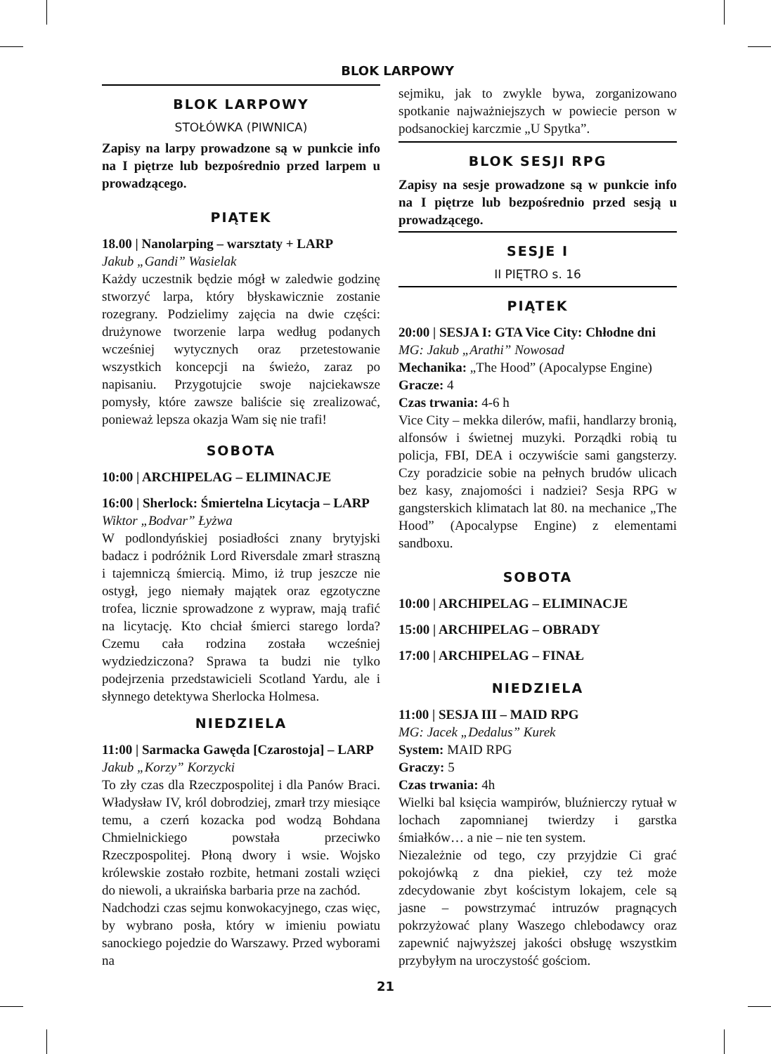BLOK LARPOWY
BLOK LARPOWY
STOŁÓWKA (PIWNICA)
Zapisy na larpy prowadzone są w punkcie info na I piętrze lub bezpośrednio przed larpem u prowadzącego.
PIĄTEK
18.00 | Nanolarping – warsztaty + LARP
Jakub „Gandi” Wasielak
Każdy uczestnik będzie mógł w zaledwie godzinę stworzyć larpa, który błyskawicznie zostanie rozegrany. Podzielimy zajęcia na dwie części: drużynowe tworzenie larpa według podanych wcześniej wytycznych oraz przetestowanie wszystkich koncepcji na świeżo, zaraz po napisaniu. Przygotujcie swoje najciekawsze pomysły, które zawsze baliście się zrealizować, ponieważ lepsza okazja Wam się nie trafi!
SOBOTA
10:00 | ARCHIPELAG – ELIMINACJE
16:00 | Sherlock: Śmiertelna Licytacja – LARP
Wiktor „Bodvar” Łyżwa
W podlondyńskiej posiadłości znany brytyjski badacz i podróżnik Lord Riversdale zmarł straszną i tajemniczą śmiercią. Mimo, iż trup jeszcze nie ostygł, jego niemały majątek oraz egzotyczne trofea, licznie sprowadzone z wypraw, mają trafić na licytację. Kto chciał śmierci starego lorda? Czemu cała rodzina została wcześniej wydziedziczona? Sprawa ta budzi nie tylko podejrzenia przedstawicieli Scotland Yardu, ale i słynnego detektywa Sherlocka Holmesa.
NIEDZIELA
11:00 | Sarmacka Gawęda [Czarostoja] – LARP
Jakub „Korzy” Korzycki
To zły czas dla Rzeczpospolitej i dla Panów Braci. Władysław IV, król dobrodziej, zmarł trzy miesiące temu, a czerń kozacka pod wodzą Bohdana Chmielnickiego powstała przeciwko Rzeczpospolitej. Płoną dwory i wsie. Wojsko królewskie zostało rozbite, hetmani zostali wzięci do niewoli, a ukraińska barbaria prze na zachód.
Nadchodzi czas sejmu konwokacyjnego, czas więc, by wybrano posła, który w imieniu powiatu sanockiego pojedzie do Warszawy. Przed wyborami na
sejmiku, jak to zwykle bywa, zorganizowano spotkanie najważniejszych w powiecie person w podsanockiej karczmie „U Spytka”.
BLOK SESJI RPG
Zapisy na sesje prowadzone są w punkcie info na I piętrze lub bezpośrednio przed sesją u prowadzącego.
SESJE I
II PIĘTRO s. 16
PIĄTEK
20:00 | SESJA I: GTA Vice City: Chłodne dni
MG: Jakub „Arathi” Nowosad
Mechanika: „The Hood” (Apocalypse Engine)
Gracze: 4
Czas trwania: 4-6 h
Vice City – mekka dilerów, mafii, handlarzy bronią, alfonsów i świetnej muzyki. Porządki robią tu policja, FBI, DEA i oczywiście sami gangsterzy. Czy poradzicie sobie na pełnych brudów ulicach bez kasy, znajomości i nadziei? Sesja RPG w gangsterskich klimatach lat 80. na mechanice „The Hood” (Apocalypse Engine) z elementami sandboxu.
SOBOTA
10:00 | ARCHIPELAG – ELIMINACJE
15:00 | ARCHIPELAG – OBRADY
17:00 | ARCHIPELAG – FINAŁ
NIEDZIELA
11:00 | SESJA III – MAID RPG
MG: Jacek „Dedalus” Kurek
System: MAID RPG
Graczy: 5
Czas trwania: 4h
Wielki bal księcia wampirów, bluźnierczy rytuał w lochach zapomnianej twierdzy i garstka śmiałków… a nie – nie ten system.
Niezależnie od tego, czy przyjdzie Ci grać pokojówką z dna piekieł, czy też może zdecydowanie zbyt kościstym lokajem, cele są jasne – powstrzymać intruzów pragnących pokrzyżować plany Waszego chlebodawcy oraz zapewnić najwyższej jakości obsługę wszystkim przybyłym na uroczystość gościom.
21